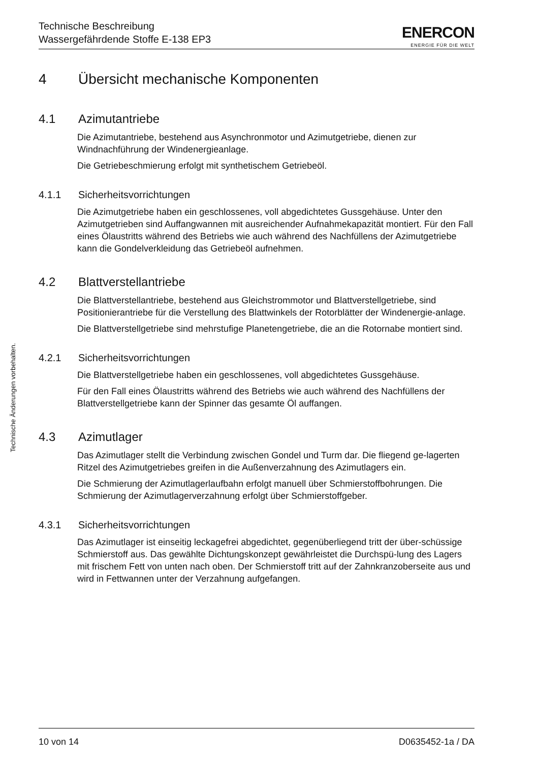Technische Beschreibung
Wassergefährdende Stoffe E-138 EP3
ENERCON
ENERGIE FÜR DIE WELT
Technische Änderungen vorbehalten.
4 Übersicht mechanische Komponenten
4.1 Azimutantriebe
Die Azimutantriebe, bestehend aus Asynchronmotor und Azimutgetriebe, dienen zur Windnachführung der Windenergieanlage.
Die Getriebeschmierung erfolgt mit synthetischem Getriebeöl.
4.1.1 Sicherheitsvorrichtungen
Die Azimutgetriebe haben ein geschlossenes, voll abgedichtetes Gussgehäuse. Unter den Azimutgetrieben sind Auffangwannen mit ausreichender Aufnahmekapazität montiert. Für den Fall eines Ölaustritts während des Betriebs wie auch während des Nachfüllens der Azimutgetriebe kann die Gondelverkleidung das Getriebeöl aufnehmen.
4.2 Blattverstellantriebe
Die Blattverstellantriebe, bestehend aus Gleichstrommotor und Blattverstellgetriebe, sind Positionierantriebe für die Verstellung des Blattwinkels der Rotorblätter der Windenergie-anlage.
Die Blattverstellgetriebe sind mehrstufige Planetengetriebe, die an die Rotornabe montiert sind.
4.2.1 Sicherheitsvorrichtungen
Die Blattverstellgetriebe haben ein geschlossenes, voll abgedichtetes Gussgehäuse.
Für den Fall eines Ölaustritts während des Betriebs wie auch während des Nachfüllens der Blattverstellgetriebe kann der Spinner das gesamte Öl auffangen.
4.3 Azimutlager
Das Azimutlager stellt die Verbindung zwischen Gondel und Turm dar. Die fliegend ge-lagerten Ritzel des Azimutgetriebes greifen in die Außenverzahnung des Azimutlagers ein.
Die Schmierung der Azimutlagerlaufbahn erfolgt manuell über Schmierstoffbohrungen. Die Schmierung der Azimutlagerverzahnung erfolgt über Schmierstoffgeber.
4.3.1 Sicherheitsvorrichtungen
Das Azimutlager ist einseitig leckagefrei abgedichtet, gegenüberliegend tritt der über-schüssige Schmierstoff aus. Das gewählte Dichtungskonzept gewährleistet die Durchspü-lung des Lagers mit frischem Fett von unten nach oben. Der Schmierstoff tritt auf der Zahnkranzoberseite aus und wird in Fettwannen unter der Verzahnung aufgefangen.
10 von 14 D0635452-1a / DA